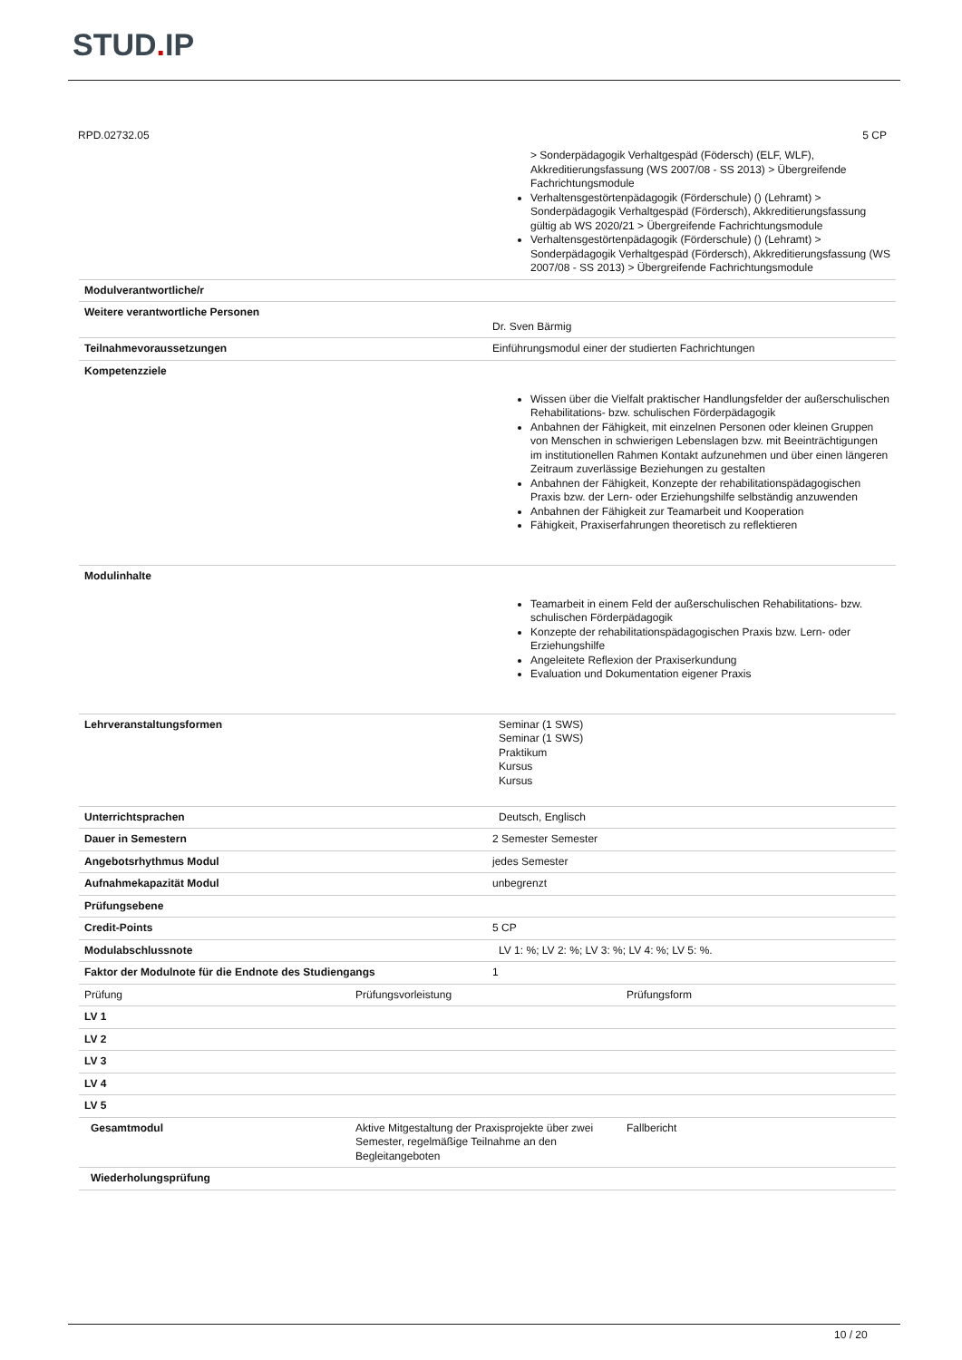STUD. IP
RPD.02732.05 5 CP
| | > Sonderpädagogik Verhaltgespäd (Födersch) (ELF, WLF), Akkreditierungsfassung (WS 2007/08 - SS 2013) > Übergreifende Fachrichtungsmodule Verhaltensgestörtenpädagogik (Förderschule) () (Lehramt) > Sonderpädagogik Verhaltgespäd (Fördersch), Akkreditierungsfassung gültig ab WS 2020/21 > Übergreifende Fachrichtungsmodule Verhaltensgestörtenpädagogik (Förderschule) () (Lehramt) > Sonderpädagogik Verhaltgespäd (Fördersch), Akkreditierungsfassung (WS 2007/08 - SS 2013) > Übergreifende Fachrichtungsmodule |
| Modulverantwortliche/r | |
| Weitere verantwortliche Personen | Dr. Sven Bärmig |
| Teilnahmevoraussetzungen | Einführungsmodul einer der studierten Fachrichtungen |
| Kompetenzziele | Wissen über die Vielfalt praktischer Handlungsfelder der außerschulischen Rehabilitations- bzw. schulischen Förderpädagogik Anbahnen der Fähigkeit, mit einzelnen Personen oder kleinen Gruppen von Menschen in schwierigen Lebenslagen bzw. mit Beeinträchtigungen im institutionellen Rahmen Kontakt aufzunehmen und über einen längeren Zeitraum zuverlässige Beziehungen zu gestalten Anbahnen der Fähigkeit, Konzepte der rehabilitationspädagogischen Praxis bzw. der Lern- oder Erziehungshilfe selbständig anzuwenden Anbahnen der Fähigkeit zur Teamarbeit und Kooperation Fähigkeit, Praxiserfahrungen theoretisch zu reflektieren |
| Modulinhalte | Teamarbeit in einem Feld der außerschulischen Rehabilitations- bzw. schulischen Förderpädagogik Konzepte der rehabilitationspädagogischen Praxis bzw. Lern- oder Erziehungshilfe Angeleitete Reflexion der Praxiserkundung Evaluation und Dokumentation eigener Praxis |
| Lehrveranstaltungsformen | Seminar (1 SWS) Seminar (1 SWS) Praktikum Kursus Kursus |
| Unterrichtsprachen | Deutsch, Englisch |
| Dauer in Semestern | 2 Semester Semester |
| Angebotsrhythmus Modul | jedes Semester |
| Aufnahmekapazität Modul | unbegrenzt |
| Prüfungsebene | |
| Credit-Points | 5 CP |
| Modulabschlussnote | LV 1: %; LV 2: %; LV 3: %; LV 4: %; LV 5: %. |
| Faktor der Modulnote für die Endnote des Studiengangs | 1 |
| Prüfung | Prüfungsvorleistung | Prüfungsform |
| LV 1 | | |
| LV 2 | | |
| LV 3 | | |
| LV 4 | | |
| LV 5 | | |
| Gesamtmodul | Aktive Mitgestaltung der Praxisprojekte über zwei Semester, regelmäßige Teilnahme an den Begleitangeboten | Fallbericht |
| Wiederholungsprüfung | | |
10 / 20